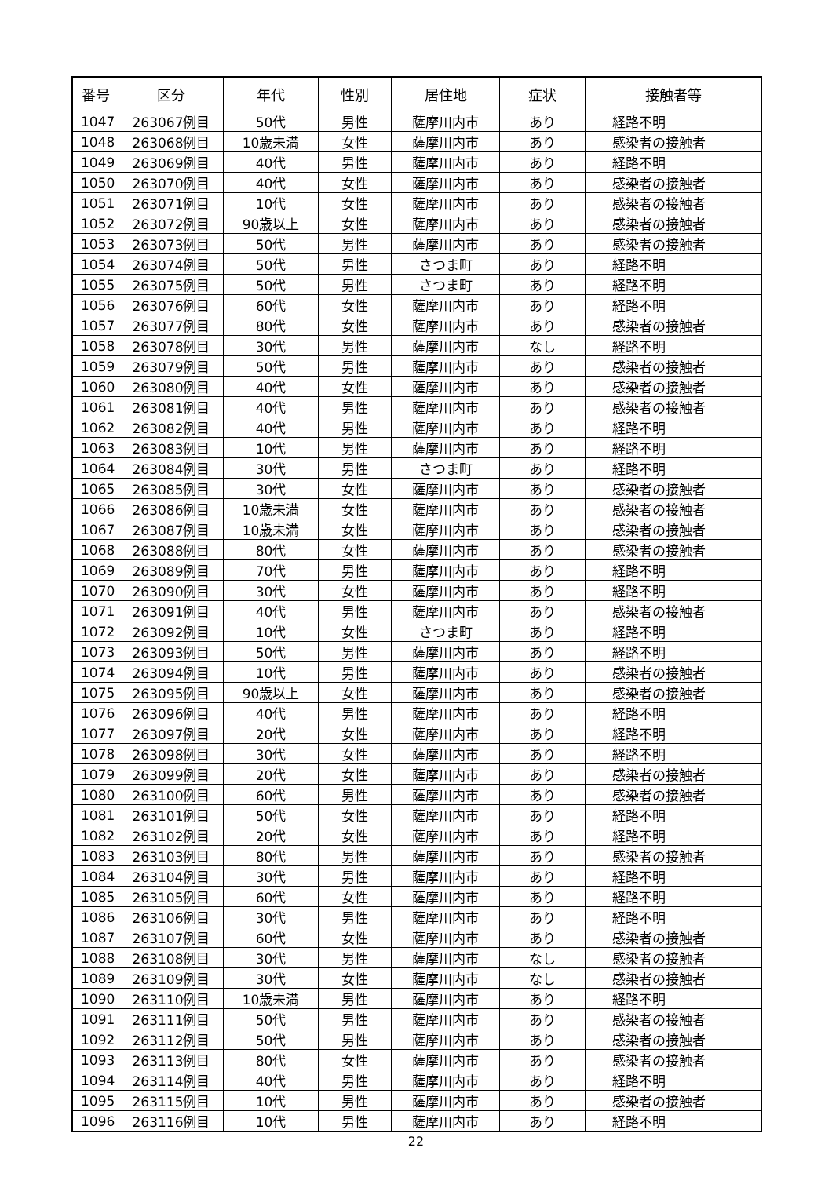| 番号 | 区分 | 年代 | 性別 | 居住地 | 症状 | 接触者等 |
| --- | --- | --- | --- | --- | --- | --- |
| 1047 | 263067例目 | 50代 | 男性 | 薩摩川内市 | あり | 経路不明 |
| 1048 | 263068例目 | 10歳未満 | 女性 | 薩摩川内市 | あり | 感染者の接触者 |
| 1049 | 263069例目 | 40代 | 男性 | 薩摩川内市 | あり | 経路不明 |
| 1050 | 263070例目 | 40代 | 女性 | 薩摩川内市 | あり | 感染者の接触者 |
| 1051 | 263071例目 | 10代 | 女性 | 薩摩川内市 | あり | 感染者の接触者 |
| 1052 | 263072例目 | 90歳以上 | 女性 | 薩摩川内市 | あり | 感染者の接触者 |
| 1053 | 263073例目 | 50代 | 男性 | 薩摩川内市 | あり | 感染者の接触者 |
| 1054 | 263074例目 | 50代 | 男性 | さつま町 | あり | 経路不明 |
| 1055 | 263075例目 | 50代 | 男性 | さつま町 | あり | 経路不明 |
| 1056 | 263076例目 | 60代 | 女性 | 薩摩川内市 | あり | 経路不明 |
| 1057 | 263077例目 | 80代 | 女性 | 薩摩川内市 | あり | 感染者の接触者 |
| 1058 | 263078例目 | 30代 | 男性 | 薩摩川内市 | なし | 経路不明 |
| 1059 | 263079例目 | 50代 | 男性 | 薩摩川内市 | あり | 感染者の接触者 |
| 1060 | 263080例目 | 40代 | 女性 | 薩摩川内市 | あり | 感染者の接触者 |
| 1061 | 263081例目 | 40代 | 男性 | 薩摩川内市 | あり | 感染者の接触者 |
| 1062 | 263082例目 | 40代 | 男性 | 薩摩川内市 | あり | 経路不明 |
| 1063 | 263083例目 | 10代 | 男性 | 薩摩川内市 | あり | 経路不明 |
| 1064 | 263084例目 | 30代 | 男性 | さつま町 | あり | 経路不明 |
| 1065 | 263085例目 | 30代 | 女性 | 薩摩川内市 | あり | 感染者の接触者 |
| 1066 | 263086例目 | 10歳未満 | 女性 | 薩摩川内市 | あり | 感染者の接触者 |
| 1067 | 263087例目 | 10歳未満 | 女性 | 薩摩川内市 | あり | 感染者の接触者 |
| 1068 | 263088例目 | 80代 | 女性 | 薩摩川内市 | あり | 感染者の接触者 |
| 1069 | 263089例目 | 70代 | 男性 | 薩摩川内市 | あり | 経路不明 |
| 1070 | 263090例目 | 30代 | 女性 | 薩摩川内市 | あり | 経路不明 |
| 1071 | 263091例目 | 40代 | 男性 | 薩摩川内市 | あり | 感染者の接触者 |
| 1072 | 263092例目 | 10代 | 女性 | さつま町 | あり | 経路不明 |
| 1073 | 263093例目 | 50代 | 男性 | 薩摩川内市 | あり | 経路不明 |
| 1074 | 263094例目 | 10代 | 男性 | 薩摩川内市 | あり | 感染者の接触者 |
| 1075 | 263095例目 | 90歳以上 | 女性 | 薩摩川内市 | あり | 感染者の接触者 |
| 1076 | 263096例目 | 40代 | 男性 | 薩摩川内市 | あり | 経路不明 |
| 1077 | 263097例目 | 20代 | 女性 | 薩摩川内市 | あり | 経路不明 |
| 1078 | 263098例目 | 30代 | 女性 | 薩摩川内市 | あり | 経路不明 |
| 1079 | 263099例目 | 20代 | 女性 | 薩摩川内市 | あり | 感染者の接触者 |
| 1080 | 263100例目 | 60代 | 男性 | 薩摩川内市 | あり | 感染者の接触者 |
| 1081 | 263101例目 | 50代 | 女性 | 薩摩川内市 | あり | 経路不明 |
| 1082 | 263102例目 | 20代 | 女性 | 薩摩川内市 | あり | 経路不明 |
| 1083 | 263103例目 | 80代 | 男性 | 薩摩川内市 | あり | 感染者の接触者 |
| 1084 | 263104例目 | 30代 | 男性 | 薩摩川内市 | あり | 経路不明 |
| 1085 | 263105例目 | 60代 | 女性 | 薩摩川内市 | あり | 経路不明 |
| 1086 | 263106例目 | 30代 | 男性 | 薩摩川内市 | あり | 経路不明 |
| 1087 | 263107例目 | 60代 | 女性 | 薩摩川内市 | あり | 感染者の接触者 |
| 1088 | 263108例目 | 30代 | 男性 | 薩摩川内市 | なし | 感染者の接触者 |
| 1089 | 263109例目 | 30代 | 女性 | 薩摩川内市 | なし | 感染者の接触者 |
| 1090 | 263110例目 | 10歳未満 | 男性 | 薩摩川内市 | あり | 経路不明 |
| 1091 | 263111例目 | 50代 | 男性 | 薩摩川内市 | あり | 感染者の接触者 |
| 1092 | 263112例目 | 50代 | 男性 | 薩摩川内市 | あり | 感染者の接触者 |
| 1093 | 263113例目 | 80代 | 女性 | 薩摩川内市 | あり | 感染者の接触者 |
| 1094 | 263114例目 | 40代 | 男性 | 薩摩川内市 | あり | 経路不明 |
| 1095 | 263115例目 | 10代 | 男性 | 薩摩川内市 | あり | 感染者の接触者 |
| 1096 | 263116例目 | 10代 | 男性 | 薩摩川内市 | あり | 経路不明 |
22